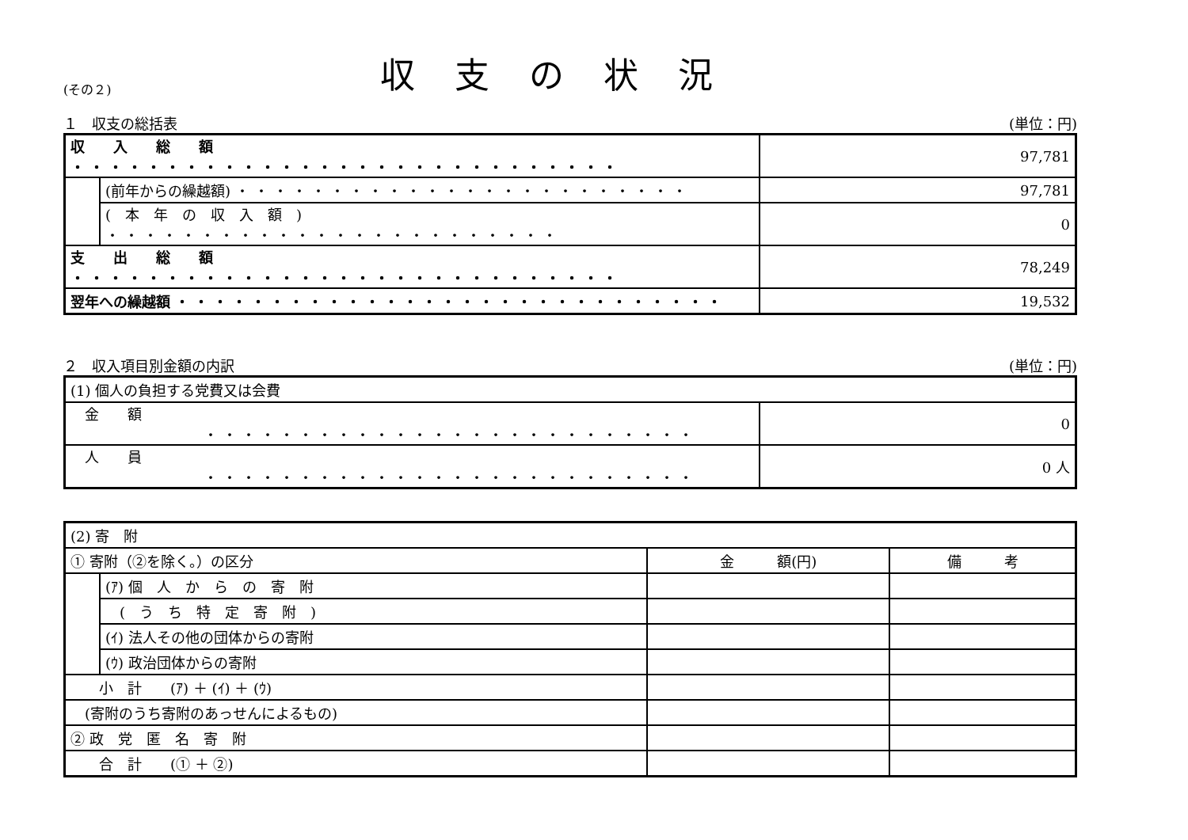(その２)
収支の状況
１　収支の総括表 (単位：円)
| 収 入 総 額 ・・・・・・・・・・・・・・・・・・・・・・・・・・・・・ | | 97,781 |
| | (前年からの繰越額) ・・・・・・・・・・・・・・・・・・・・・・・・ | 97,781 |
| | ( 本 年 の 収 入 額 ) ・・・・・・・・・・・・・・・・・・・・・・・・ | 0 |
| 支 出 総 額 ・・・・・・・・・・・・・・・・・・・・・・・・・・・・・ | | 78,249 |
| 翌年への繰越額 ・・・・・・・・・・・・・・・・・・・・・・・・・・・・・ | | 19,532 |
２　収入項目別金額の内訳 (単位：円)
| (1) 個人の負担する党費又は会費 | |
| 金 額 ・・・・・・・・・・・・・・・・・・・・・・・・・・ | 0 |
| 人 員 ・・・・・・・・・・・・・・・・・・・・・・・・・・ | 0 人 |
| (2) 寄 附 | | | |
| ① 寄附（②を除く。）の区分 | | 金 額(円) | 備 考 |
| | (ｱ) 個 人 か ら の 寄 附 | | |
| | ( う ち 特 定 寄 附 ) | | |
| | (ｲ) 法人その他の団体からの寄附 | | |
| | (ｳ) 政治団体からの寄附 | | |
| 小 計 (ｱ) ＋ (ｲ) ＋ (ｳ) | | | |
| (寄附のうち寄附のあっせんによるもの) | | | |
| ② 政 党 匿 名 寄 附 | | | |
| 合 計 (① ＋ ②) | | | |